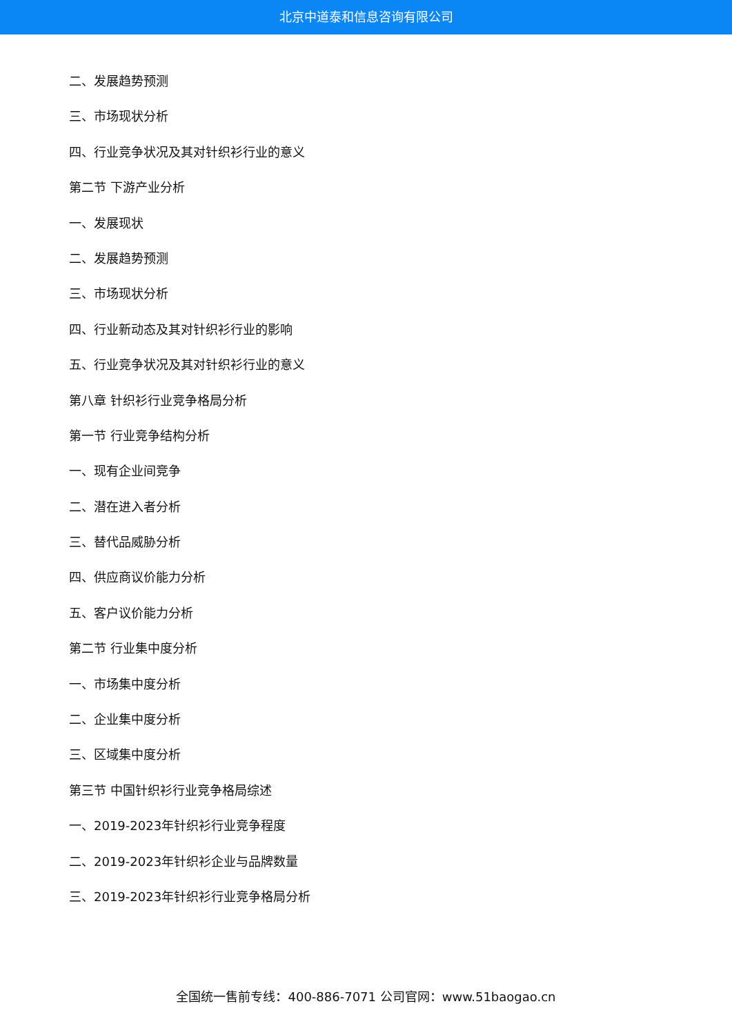北京中道泰和信息咨询有限公司
二、发展趋势预测
三、市场现状分析
四、行业竞争状况及其对针织衫行业的意义
第二节 下游产业分析
一、发展现状
二、发展趋势预测
三、市场现状分析
四、行业新动态及其对针织衫行业的影响
五、行业竞争状况及其对针织衫行业的意义
第八章 针织衫行业竞争格局分析
第一节 行业竞争结构分析
一、现有企业间竞争
二、潜在进入者分析
三、替代品威胁分析
四、供应商议价能力分析
五、客户议价能力分析
第二节 行业集中度分析
一、市场集中度分析
二、企业集中度分析
三、区域集中度分析
第三节 中国针织衫行业竞争格局综述
一、2019-2023年针织衫行业竞争程度
二、2019-2023年针织衫企业与品牌数量
三、2019-2023年针织衫行业竞争格局分析
全国统一售前专线：400-886-7071 公司官网：www.51baogao.cn